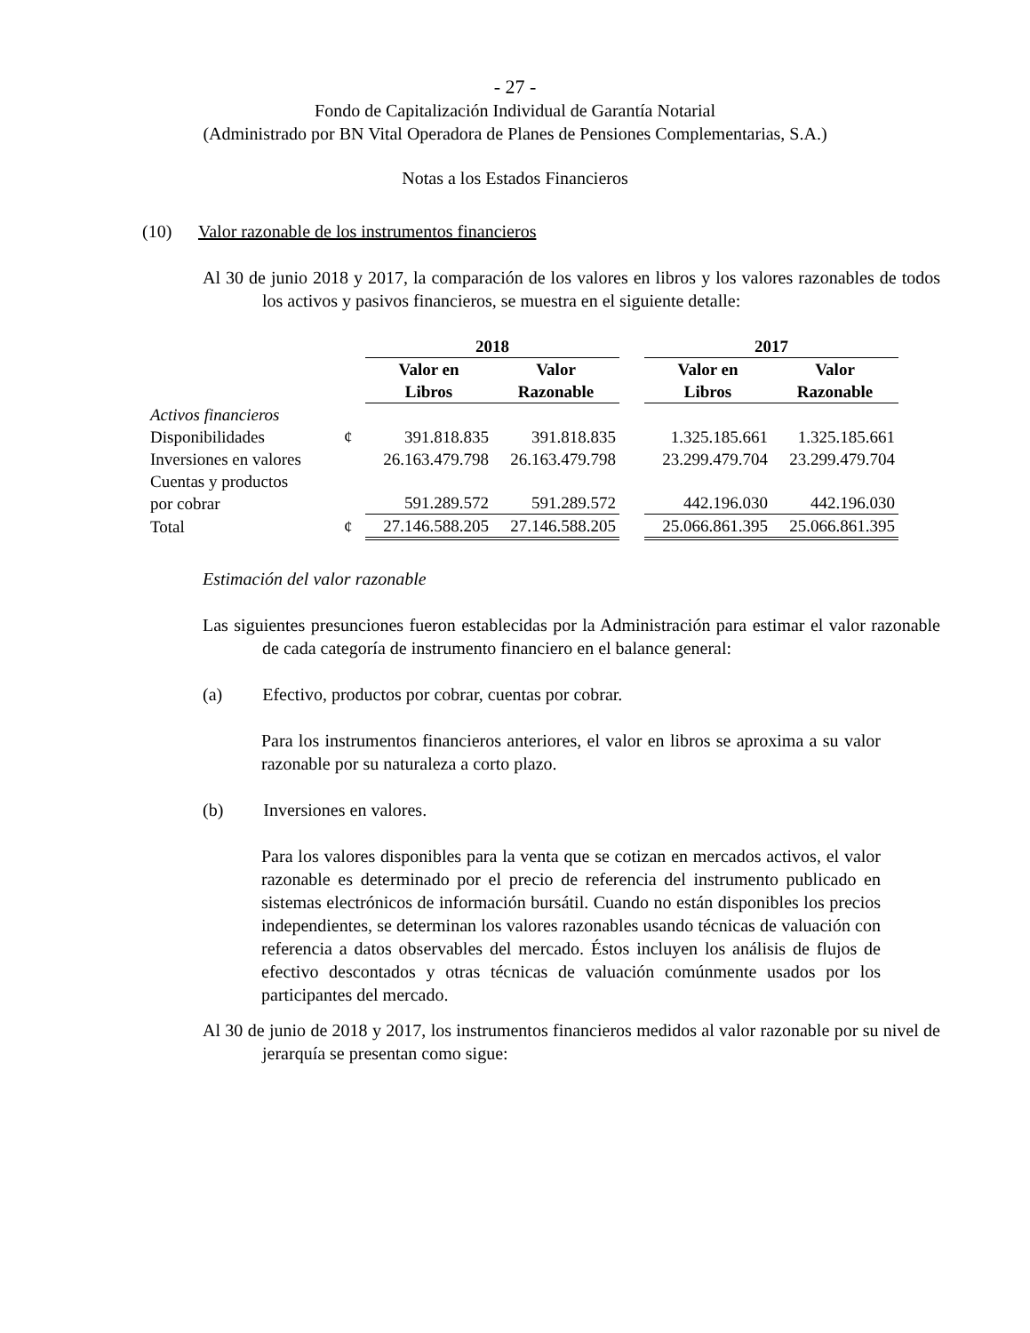- 27 -
Fondo de Capitalización Individual de Garantía Notarial
(Administrado por BN Vital Operadora de Planes de Pensiones Complementarias, S.A.)
Notas a los Estados Financieros
(10) Valor razonable de los instrumentos financieros
Al 30 de junio 2018 y 2017, la comparación de los valores en libros y los valores razonables de todos los activos y pasivos financieros, se muestra en el siguiente detalle:
| | | 2018 | | | 2017 | |
| | | Valor en Libros | Valor Razonable | | Valor en Libros | Valor Razonable |
| Activos financieros | | | | | | |
| Disponibilidades | ¢ | 391.818.835 | 391.818.835 | | 1.325.185.661 | 1.325.185.661 |
| Inversiones en valores | | 26.163.479.798 | 26.163.479.798 | | 23.299.479.704 | 23.299.479.704 |
| Cuentas y productos por cobrar | | 591.289.572 | 591.289.572 | | 442.196.030 | 442.196.030 |
| Total | ¢ | 27.146.588.205 | 27.146.588.205 | | 25.066.861.395 | 25.066.861.395 |
Estimación del valor razonable
Las siguientes presunciones fueron establecidas por la Administración para estimar el valor razonable de cada categoría de instrumento financiero en el balance general:
(a) Efectivo, productos por cobrar, cuentas por cobrar.
Para los instrumentos financieros anteriores, el valor en libros se aproxima a su valor razonable por su naturaleza a corto plazo.
(b) Inversiones en valores.
Para los valores disponibles para la venta que se cotizan en mercados activos, el valor razonable es determinado por el precio de referencia del instrumento publicado en sistemas electrónicos de información bursátil. Cuando no están disponibles los precios independientes, se determinan los valores razonables usando técnicas de valuación con referencia a datos observables del mercado. Éstos incluyen los análisis de flujos de efectivo descontados y otras técnicas de valuación comúnmente usados por los participantes del mercado.
Al 30 de junio de 2018 y 2017, los instrumentos financieros medidos al valor razonable por su nivel de jerarquía se presentan como sigue: